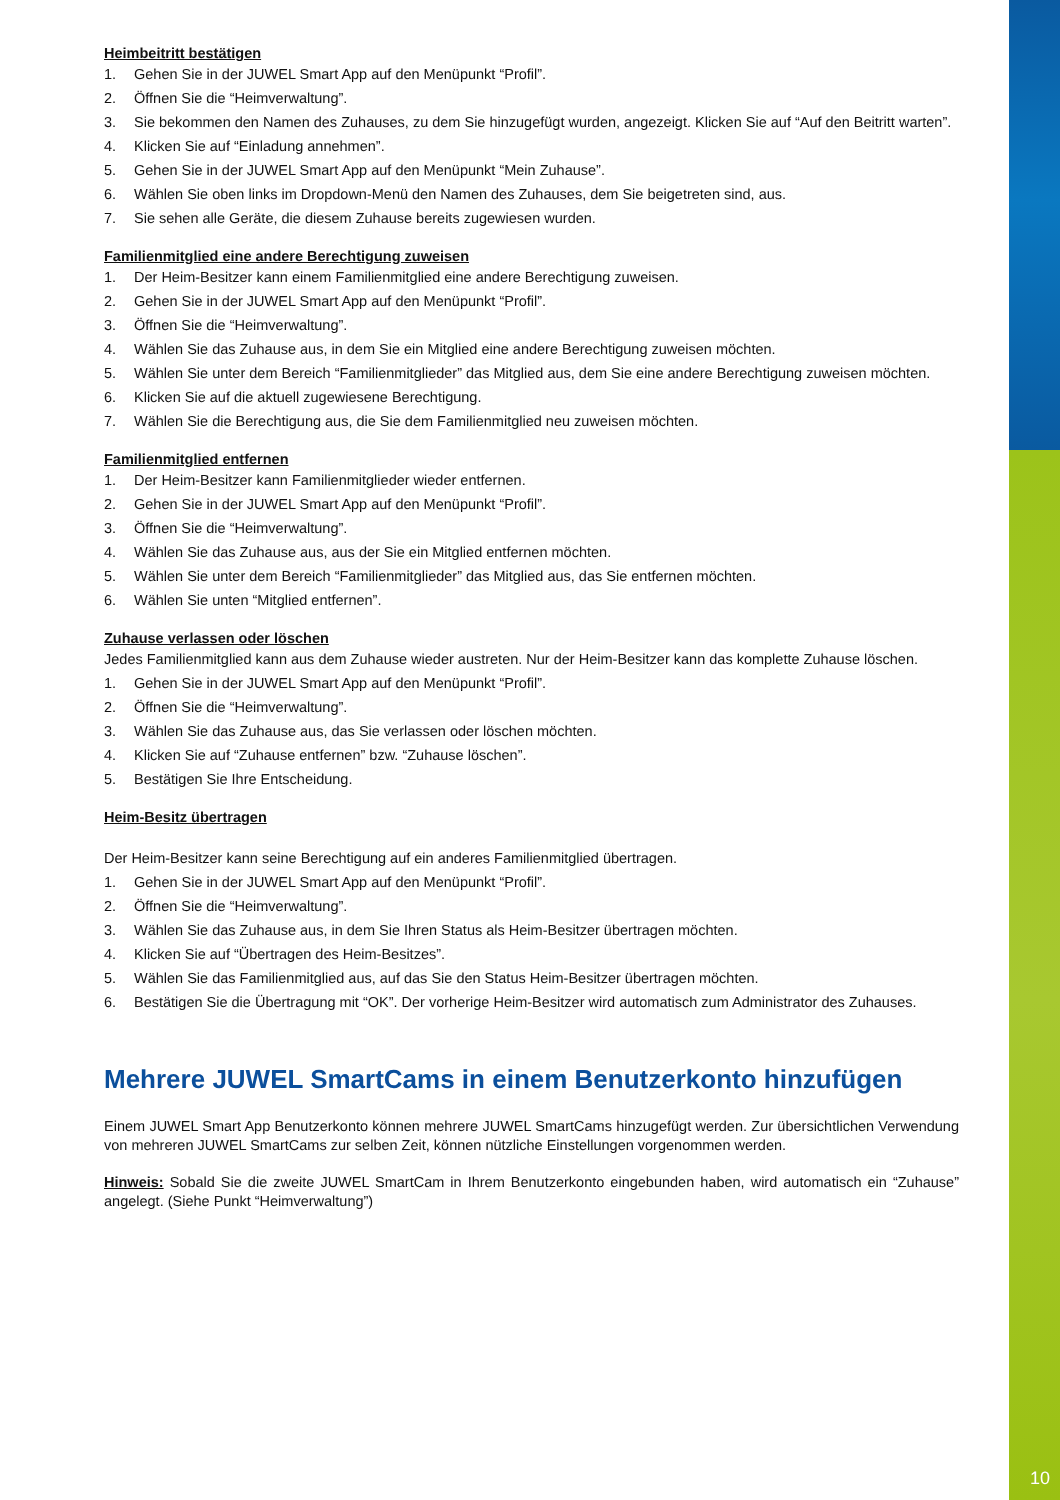Heimbeitritt bestätigen
1. Gehen Sie in der JUWEL Smart App auf den Menüpunkt “Profil”.
2. Öffnen Sie die “Heimverwaltung”.
3. Sie bekommen den Namen des Zuhauses, zu dem Sie hinzugefügt wurden, angezeigt. Klicken Sie auf “Auf den Beitritt warten”.
4. Klicken Sie auf “Einladung annehmen”.
5. Gehen Sie in der JUWEL Smart App auf den Menüpunkt “Mein Zuhause”.
6. Wählen Sie oben links im Dropdown-Menü den Namen des Zuhauses, dem Sie beigetreten sind, aus.
7. Sie sehen alle Geräte, die diesem Zuhause bereits zugewiesen wurden.
Familienmitglied eine andere Berechtigung zuweisen
1. Der Heim-Besitzer kann einem Familienmitglied eine andere Berechtigung zuweisen.
2. Gehen Sie in der JUWEL Smart App auf den Menüpunkt “Profil”.
3. Öffnen Sie die “Heimverwaltung”.
4. Wählen Sie das Zuhause aus, in dem Sie ein Mitglied eine andere Berechtigung zuweisen möchten.
5. Wählen Sie unter dem Bereich “Familienmitglieder” das Mitglied aus, dem Sie eine andere Berechtigung zuweisen möchten.
6. Klicken Sie auf die aktuell zugewiesene Berechtigung.
7. Wählen Sie die Berechtigung aus, die Sie dem Familienmitglied neu zuweisen möchten.
Familienmitglied entfernen
1. Der Heim-Besitzer kann Familienmitglieder wieder entfernen.
2. Gehen Sie in der JUWEL Smart App auf den Menüpunkt “Profil”.
3. Öffnen Sie die “Heimverwaltung”.
4. Wählen Sie das Zuhause aus, aus der Sie ein Mitglied entfernen möchten.
5. Wählen Sie unter dem Bereich “Familienmitglieder” das Mitglied aus, das Sie entfernen möchten.
6. Wählen Sie unten “Mitglied entfernen”.
Zuhause verlassen oder löschen
Jedes Familienmitglied kann aus dem Zuhause wieder austreten. Nur der Heim-Besitzer kann das komplette Zuhause löschen.
1. Gehen Sie in der JUWEL Smart App auf den Menüpunkt “Profil”.
2. Öffnen Sie die “Heimverwaltung”.
3. Wählen Sie das Zuhause aus, das Sie verlassen oder löschen möchten.
4. Klicken Sie auf “Zuhause entfernen” bzw. “Zuhause löschen”.
5. Bestätigen Sie Ihre Entscheidung.
Heim-Besitz übertragen
Der Heim-Besitzer kann seine Berechtigung auf ein anderes Familienmitglied übertragen.
1. Gehen Sie in der JUWEL Smart App auf den Menüpunkt “Profil”.
2. Öffnen Sie die “Heimverwaltung”.
3. Wählen Sie das Zuhause aus, in dem Sie Ihren Status als Heim-Besitzer übertragen möchten.
4. Klicken Sie auf “Übertragen des Heim-Besitzes”.
5. Wählen Sie das Familienmitglied aus, auf das Sie den Status Heim-Besitzer übertragen möchten.
6. Bestätigen Sie die Übertragung mit “OK”. Der vorherige Heim-Besitzer wird automatisch zum Administrator des Zuhauses.
Mehrere JUWEL SmartCams in einem Benutzerkonto hinzufügen
Einem JUWEL Smart App Benutzerkonto können mehrere JUWEL SmartCams hinzugefügt werden. Zur übersichtlichen Verwendung von mehreren JUWEL SmartCams zur selben Zeit, können nützliche Einstellungen vorgenommen werden.
Hinweis: Sobald Sie die zweite JUWEL SmartCam in Ihrem Benutzerkonto eingebunden haben, wird automatisch ein “Zuhause” angelegt. (Siehe Punkt “Heimverwaltung”)
10